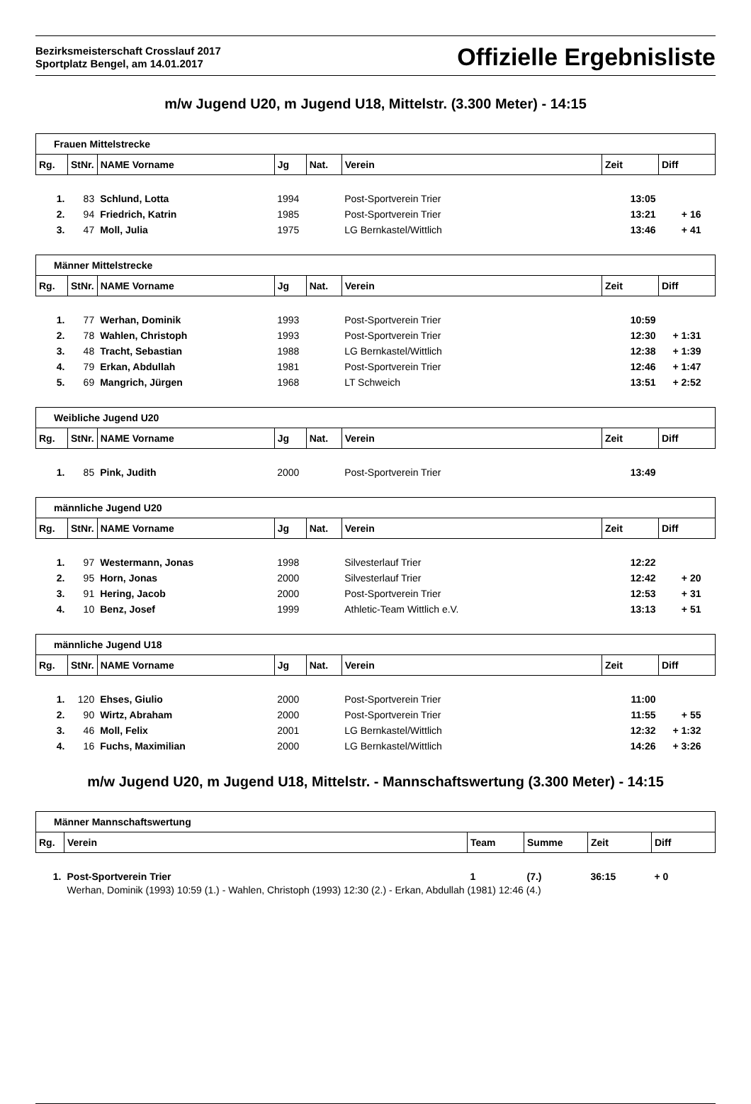Bezirksmeisterschaft Crosslauf 2017
Sportplatz Bengel, am 14.01.2017
Offizielle Ergebnisliste
m/w Jugend U20, m Jugend U18, Mittelstr. (3.300 Meter) - 14:15
| Frauen Mittelstrecke | | | | | | | |
| Rg. | StNr. | NAME Vorname | Jg | Nat. | Verein | Zeit | Diff |
| 1. | 83 | Schlund, Lotta | 1994 | | Post-Sportverein Trier | 13:05 | |
| 2. | 94 | Friedrich, Katrin | 1985 | | Post-Sportverein Trier | 13:21 | + 16 |
| 3. | 47 | Moll, Julia | 1975 | | LG Bernkastel/Wittlich | 13:46 | + 41 |
| Männer Mittelstrecke | | | | | | | |
| Rg. | StNr. | NAME Vorname | Jg | Nat. | Verein | Zeit | Diff |
| 1. | 77 | Werhan, Dominik | 1993 | | Post-Sportverein Trier | 10:59 | |
| 2. | 78 | Wahlen, Christoph | 1993 | | Post-Sportverein Trier | 12:30 | + 1:31 |
| 3. | 48 | Tracht, Sebastian | 1988 | | LG Bernkastel/Wittlich | 12:38 | + 1:39 |
| 4. | 79 | Erkan, Abdullah | 1981 | | Post-Sportverein Trier | 12:46 | + 1:47 |
| 5. | 69 | Mangrich, Jürgen | 1968 | | LT Schweich | 13:51 | + 2:52 |
| Weibliche Jugend U20 | | | | | | | |
| Rg. | StNr. | NAME Vorname | Jg | Nat. | Verein | Zeit | Diff |
| 1. | 85 | Pink, Judith | 2000 | | Post-Sportverein Trier | 13:49 | |
| männliche Jugend U20 | | | | | | | |
| Rg. | StNr. | NAME Vorname | Jg | Nat. | Verein | Zeit | Diff |
| 1. | 97 | Westermann, Jonas | 1998 | | Silvesterlauf Trier | 12:22 | |
| 2. | 95 | Horn, Jonas | 2000 | | Silvesterlauf Trier | 12:42 | + 20 |
| 3. | 91 | Hering, Jacob | 2000 | | Post-Sportverein Trier | 12:53 | + 31 |
| 4. | 10 | Benz, Josef | 1999 | | Athletic-Team Wittlich e.V. | 13:13 | + 51 |
| männliche Jugend U18 | | | | | | | |
| Rg. | StNr. | NAME Vorname | Jg | Nat. | Verein | Zeit | Diff |
| 1. | 120 | Ehses, Giulio | 2000 | | Post-Sportverein Trier | 11:00 | |
| 2. | 90 | Wirtz, Abraham | 2000 | | Post-Sportverein Trier | 11:55 | + 55 |
| 3. | 46 | Moll, Felix | 2001 | | LG Bernkastel/Wittlich | 12:32 | + 1:32 |
| 4. | 16 | Fuchs, Maximilian | 2000 | | LG Bernkastel/Wittlich | 14:26 | + 3:26 |
m/w Jugend U20, m Jugend U18, Mittelstr. - Mannschaftswertung (3.300 Meter) - 14:15
| Männer Mannschaftswertung | | | | | |
| Rg. | Verein | Team | Summe | Zeit | Diff |
| 1. | Post-Sportverein Trier | 1 | (7.) | 36:15 | + 0 |
| | Werhan, Dominik (1993) 10:59 (1.) - Wahlen, Christoph (1993) 12:30 (2.) - Erkan, Abdullah (1981) 12:46 (4.) | | | | |